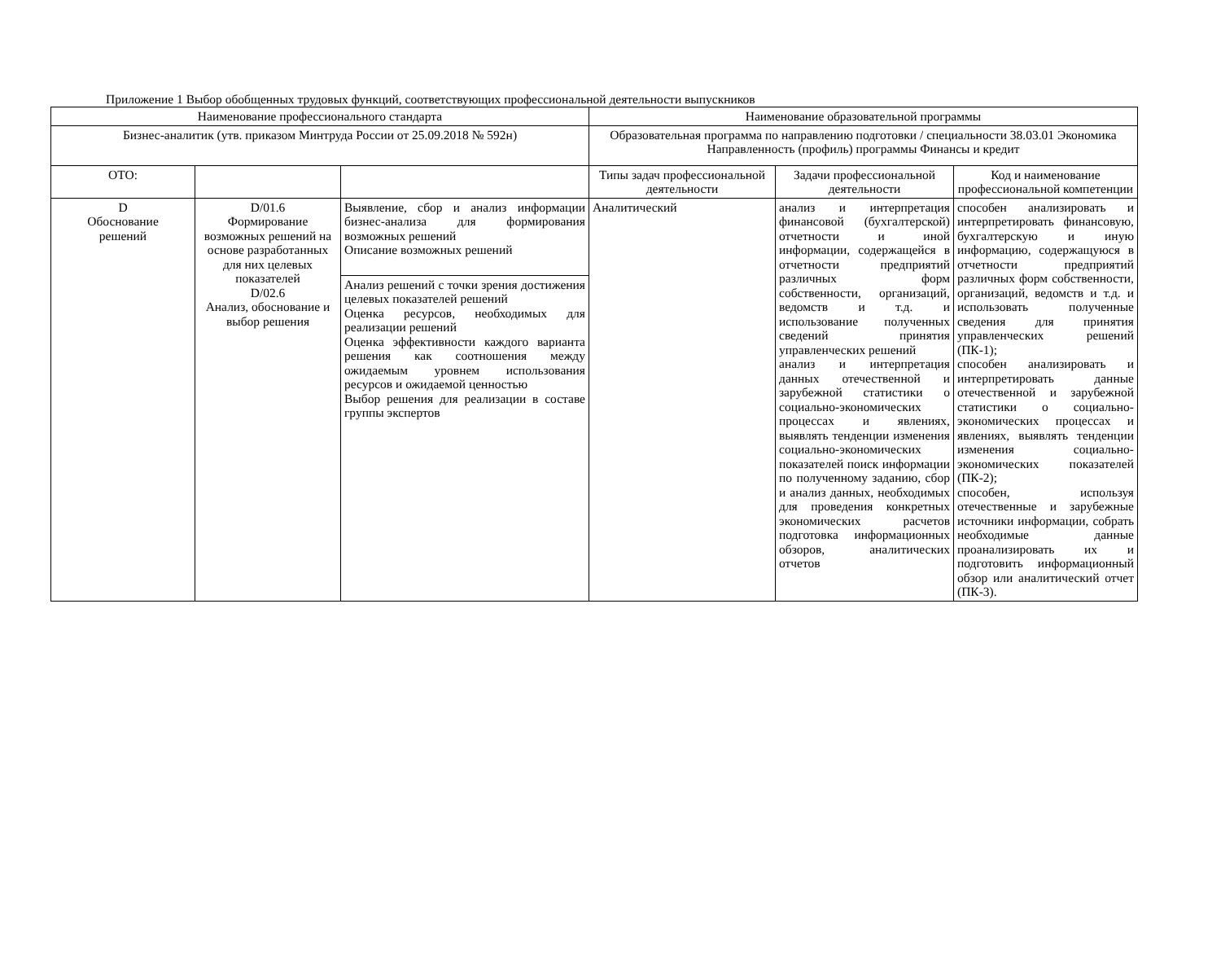Приложение 1 Выбор обобщенных трудовых функций, соответствующих профессиональной деятельности выпускников
| Наименование профессионального стандарта | | | Наименование образовательной программы | | |
| Бизнес-аналитик (утв. приказом Минтруда России от 25.09.2018 № 592н) | | | Образовательная программа по направлению подготовки / специальности 38.03.01 Экономика Направленность (профиль) программы Финансы и кредит | | |
| ОТО: | | | Типы задач профессиональной деятельности | Задачи профессиональной деятельности | Код и наименование профессиональной компетенции |
| D Обоснование решений | D/01.6 Формирование возможных решений на основе разработанных для них целевых показателей D/02.6 Анализ, обоснование и выбор решения | Выявление, сбор и анализ информации бизнес-анализа для формирования возможных решений Описание возможных решений | Аналитический | анализ и интерпретация финансовой (бухгалтерской) отчетности и иной информации, содержащейся в отчетности предприятий различных форм собственности, организаций, ведомств и т.д. и использование полученных сведений принятия управленческих решений анализ и интерпретация данных отечественной и зарубежной статистики о социально-экономических процессах и явлениях, выявлять тенденции изменения социально-экономических показателей поиск информации по полученному заданию, сбор и анализ данных, необходимых для проведения конкретных экономических расчетов подготовка информационных обзоров, аналитических отчетов | способен анализировать и интерпретировать финансовую, бухгалтерскую и иную информацию, содержащуюся в отчетности предприятий различных форм собственности, организаций, ведомств и т.д. и использовать полученные сведения для принятия управленческих решений (ПК-1); способен анализировать и интерпретировать данные отечественной и зарубежной статистики о социально-экономических процессах и явлениях, выявлять тенденции изменения социально-экономических показателей (ПК-2); способен, используя отечественные и зарубежные источники информации, собрать необходимые данные проанализировать их и подготовить информационный обзор или аналитический отчет (ПК-3). |
| | | Анализ решений с точки зрения достижения целевых показателей решений Оценка ресурсов, необходимых для реализации решений Оценка эффективности каждого варианта решения как соотношения между ожидаемым уровнем использования ресурсов и ожидаемой ценностью Выбор решения для реализации в составе группы экспертов | | | |